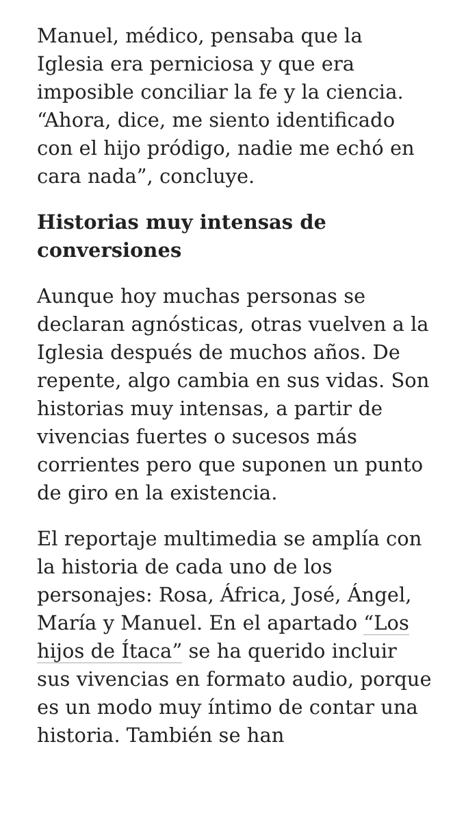Manuel, médico, pensaba que la Iglesia era perniciosa y que era imposible conciliar la fe y la ciencia. “Ahora, dice, me siento identificado con el hijo pródigo, nadie me echó en cara nada”, concluye.
Historias muy intensas de conversiones
Aunque hoy muchas personas se declaran agnósticas, otras vuelven a la Iglesia después de muchos años. De repente, algo cambia en sus vidas. Son historias muy intensas, a partir de vivencias fuertes o sucesos más corrientes pero que suponen un punto de giro en la existencia.
El reportaje multimedia se amplía con la historia de cada uno de los personajes: Rosa, África, José, Ángel, María y Manuel. En el apartado “Los hijos de Ítaca” se ha querido incluir sus vivencias en formato audio, porque es un modo muy íntimo de contar una historia. También se han